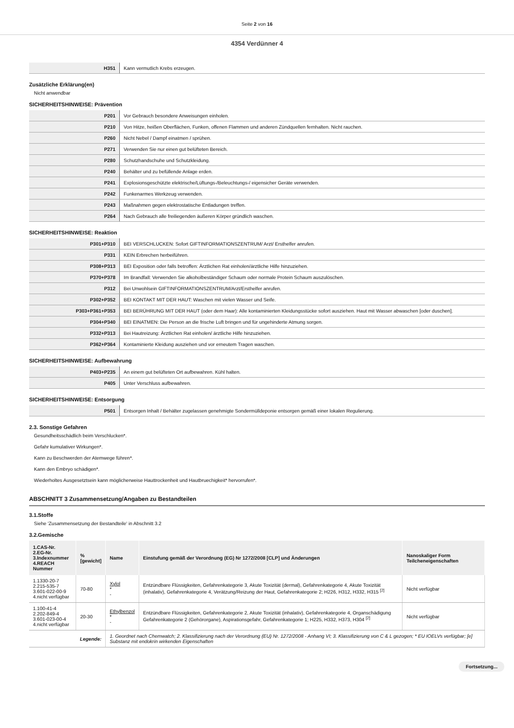Seite 2 von 16
4354 Verdünner 4
| H351 | Kann vermutlich Krebs erzeugen. |
Zusätzliche Erklärung(en)
Nicht anwendbar
SICHERHEITSHINWEISE: Prävention
| P201 | Vor Gebrauch besondere Anweisungen einholen. |
| P210 | Von Hitze, heißen Oberflächen, Funken, offenen Flammen und anderen Zündquellen fernhalten. Nicht rauchen. |
| P260 | Nicht Nebel / Dampf einatmen / sprühen. |
| P271 | Verwenden Sie nur einen gut belüfteten Bereich. |
| P280 | Schutzhandschuhe und Schutzkleidung. |
| P240 | Behälter und zu befüllende Anlage erden. |
| P241 | Explosionsgeschützte elektrische/Lüftungs-/Beleuchtungs-/ eigensicher Geräte verwenden. |
| P242 | Funkenarmes Werkzeug verwenden. |
| P243 | Maßnahmen gegen elektrostatische Entladungen treffen. |
| P264 | Nach Gebrauch alle freiliegenden äußeren Körper gründlich waschen. |
SICHERHEITSHINWEISE: Reaktion
| P301+P310 | BEI VERSCHLUCKEN: Sofort GIFTINFORMATIONSZENTRUM/ Arzt/ Ersthelfer anrufen. |
| P331 | KEIN Erbrechen herbeiführen. |
| P308+P313 | BEI Exposition oder falls betroffen: Ärztlichen Rat einholen/ärztliche Hilfe hinzuziehen. |
| P370+P378 | Im Brandfall: Verwenden Sie alkoholbeständiger Schaum oder normale Protein Schaum auszulöschen. |
| P312 | Bei Unwohlsein GIFTINFORMATIONSZENTRUM/Arzt/Ersthelfer anrufen. |
| P302+P352 | BEI KONTAKT MIT DER HAUT: Waschen mit vielen Wasser und Seife. |
| P303+P361+P353 | BEI BERÜHRUNG MIT DER HAUT (oder dem Haar): Alle kontaminierten Kleidungsstücke sofort ausziehen. Haut mit Wasser abwaschen [oder duschen]. |
| P304+P340 | BEI EINATMEN: Die Person an die frische Luft bringen und für ungehinderte Atmung sorgen. |
| P332+P313 | Bei Hautreizung: Ärztlichen Rat einholen/ ärztliche Hilfe hinzuziehen. |
| P362+P364 | Kontaminierte Kleidung ausziehen und vor erneutem Tragen waschen. |
SICHERHEITSHINWEISE: Aufbewahrung
| P403+P235 | An einem gut belüfteten Ort aufbewahren. Kühl halten. |
| P405 | Unter Verschluss aufbewahren. |
SICHERHEITSHINWEISE: Entsorgung
| P501 | Entsorgen Inhalt / Behälter zugelassen genehmigte Sondermülldeponie entsorgen gemäß einer lokalen Regulierung. |
2.3. Sonstige Gefahren
Gesundheitsschädlich beim Verschlucken*.
Gefahr kumulativer Wirkungen*.
Kann zu Beschwerden der Atemwege führen*.
Kann den Embryo schädigen*.
Wiederholtes Ausgesetztsein kann möglicherweise Hauttrockenheit und Hautbruechigkeit* hervorrufen*.
ABSCHNITT 3 Zusammensetzung/Angaben zu Bestandteilen
3.1.Stoffe
Siehe 'Zusammensetzung der Bestandteile' in Abschnitt 3.2
3.2.Gemische
| 1.CAS-Nr. 2.EG-Nr. 3.Indexnummer 4.REACH Nummer | % [gewicht] | Name | Einstufung gemäß der Verordnung (EG) Nr 1272/2008 [CLP] und Änderungen | Nanoskaliger Form Teilcheneigenschaften |
| --- | --- | --- | --- | --- |
| 1.1330-20-7 2.215-535-7 3.601-022-00-9 4.nicht verfügbar | 70-80 | Xylol * - | Entzündbare Flüssigkeiten, Gefahrenkategorie 3, Akute Toxizität (dermal), Gefahrenkategorie 4, Akute Toxizität (inhalativ), Gefahrenkategorie 4, Verätzung/Reizung der Haut, Gefahrenkategorie 2; H226, H312, H332, H315 <sup>[2]</sup> | Nicht verfügbar |
| 1.100-41-4 2.202-849-4 3.601-023-00-4 4.nicht verfügbar | 20-30 | Ethylbenzol * - | Entzündbare Flüssigkeiten, Gefahrenkategorie 2, Akute Toxizität (inhalativ), Gefahrenkategorie 4, Organschädigung Gefahrenkategorie 2 (Gehörorgane), Aspirationsgefahr, Gefahrenkategorie 1; H225, H332, H373, H304 <sup>[2]</sup> | Nicht verfügbar |
| Legende: | | 1. Geordnet nach Chemwatch; 2. Klassifizierung nach der Verordnung (EU) Nr. 1272/2008 - Anhang VI; 3. Klassifizierung von C & L gezogen; * EU IOELVs verfügbar; [e] Substanz mit endokrin wirkenden Eigenschaften | | |
Fortsetzung...